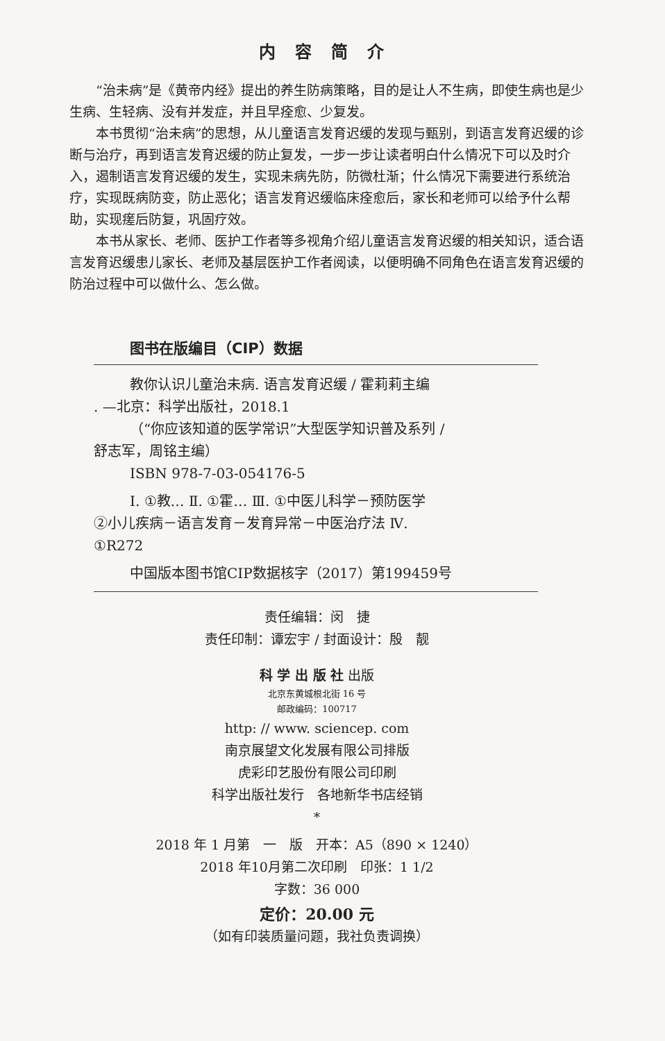内容简介
“治未病”是《黄帝内经》提出的养生防病策略，目的是让人不生病，即使生病也是少生病、生轻病、没有并发症，并且早痊愈、少复发。
本书贯彻“治未病”的思想，从儿童语言发育迟缓的发现与甄别，到语言发育迟缓的诊断与治疗，再到语言发育迟缓的防止复发，一步一步让读者明白什么情况下可以及时介入，遏制语言发育迟缓的发生，实现未病先防，防微杜渐；什么情况下需要进行系统治疗，实现既病防变，防止恶化；语言发育迟缓临床痊愈后，家长和老师可以给予什么帮助，实现瘥后防复，巩固疗效。
本书从家长、老师、医护工作者等多视角介绍儿童语言发育迟缓的相关知识，适合语言发育迟缓患儿家长、老师及基层医护工作者阅读，以便明确不同角色在语言发育迟缓的防治过程中可以做什么、怎么做。
图书在版编目（CIP）数据
教你认识儿童治未病. 语言发育迟缓 / 霍莉莉主编
. —北京：科学出版社，2018.1
（“你应该知道的医学常识”大型医学知识普及系列 /
舒志军，周铭主编）
ISBN 978-7-03-054176-5
Ⅰ. ①教… Ⅱ. ①霍… Ⅲ. ①中医儿科学－预防医学
②小儿疾病－语言发育－发育异常－中医治疗法 Ⅳ.
①R272
中国版本图书馆CIP数据核字（2017）第199459号
责任编辑：闵　捷
责任印制：谭宏宇 / 封面设计：殷　靓
科 学 出 版 社 出版
北京东黄城根北街 16 号
邮政编码：100717
http: // www. sciencep. com
南京展望文化发展有限公司排版
虎彩印艺股份有限公司印刷
科学出版社发行　各地新华书店经销
*
2018 年 1 月第　一　版　开本：A5（890 × 1240）
2018 年10月第二次印刷　印张：1 1/2
字数：36 000
定价：20.00 元
（如有印装质量问题，我社负责调换）